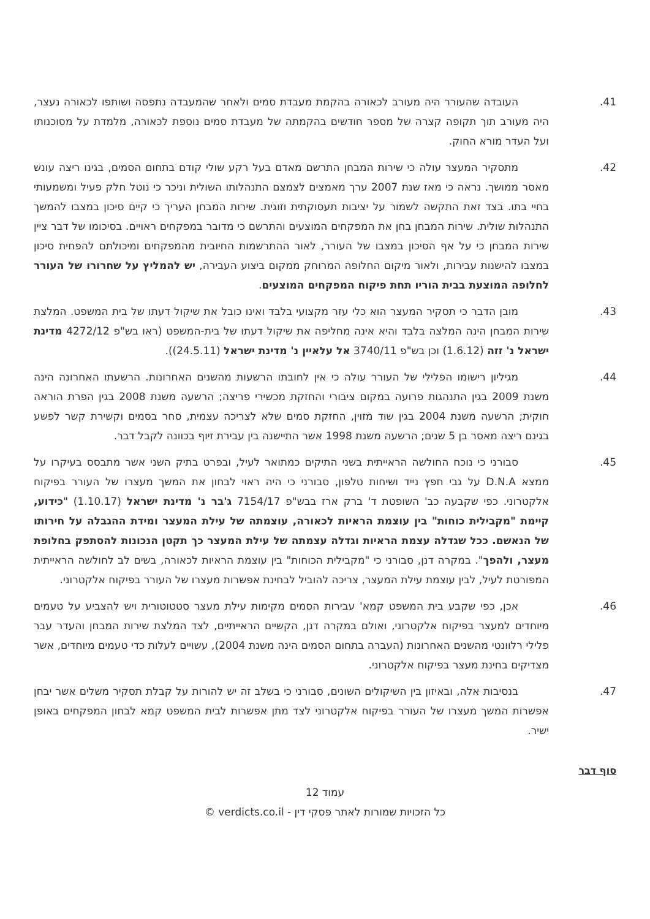41. העובדה שהעורר היה מעורב לכאורה בהקמת מעבדת סמים ולאחר שהמעבדה נתפסה ושותפו לכאורה נעצר, היה מעורב תוך תקופה קצרה של מספר חודשים בהקמתה של מעבדת סמים נוספת לכאורה, מלמדת על מסוכנותו ועל העדר מורא החוק.
42. מתסקיר המעצר עולה כי שירות המבחן התרשם מאדם בעל רקע שולי קודם בתחום הסמים, בגינו ריצה עונש מאסר ממושך. נראה כי מאז שנת 2007 ערך מאמצים לצמצם התנהלותו השולית וניכר כי נוטל חלק פעיל ומשמעותי בחיי בתו. בצד זאת התקשה לשמור על יציבות תעסוקתית וזוגית. שירות המבחן העריך כי קיים סיכון במצבו להמשך התנהלות שולית. שירות המבחן בחן את המפקחים המוצעים והתרשם כי מדובר במפקחים ראויים. בסיכומו של דבר ציין שירות המבחן כי על אף הסיכון במצבו של העורר, לאור ההתרשמות החיובית מהמפקחים ומיכולתם להפחית סיכון במצבו להישנות עבירות, ולאור מיקום החלופה המרוחק ממקום ביצוע העבירה, יש להמליץ על שחרורו של העורר לחלופה המוצעת בבית הוריו תחת פיקוח המפקחים המוצעים.
43. מובן הדבר כי תסקיר המעצר הוא כלי עזר מקצועי בלבד ואינו כובל את שיקול דעתו של בית המשפט. המלצת שירות המבחן הינה המלצה בלבד והיא אינה מחליפה את שיקול דעתו של בית-המשפט (ראו בש"פ 4272/12 מדינת ישראל נ' זזה (1.6.12) וכן בש"פ 3740/11 אל עלאיין נ' מדינת ישראל (24.5.11)).
44. מגיליון רישומו הפלילי של העורר עולה כי אין לחובתו הרשעות מהשנים האחרונות. הרשעתו האחרונה הינה משנת 2009 בגין התנהגות פרועה במקום ציבורי והחזקת מכשירי פריצה; הרשעה משנת 2008 בגין הפרת הוראה חוקית; הרשעה משנת 2004 בגין שוד מזוין, החזקת סמים שלא לצריכה עצמית, סחר בסמים וקשירת קשר לפשע בגינם ריצה מאסר בן 5 שנים; הרשעה משנת 1998 אשר התיישנה בין עבירת זיוף בכוונה לקבל דבר.
45. סבורני כי נוכח החולשה הראייתית בשני התיקים כמתואר לעיל, ובפרט בתיק השני אשר מתבסס בעיקרו על ממצא D.N.A על גבי חפץ נייד ושיחות טלפון, סבורני כי היה ראוי לבחון את המשך מעצרו של העורר בפיקוח אלקטרוני. כפי שקבעה כב' השופטת ד' ברק ארז בבש"פ 7154/17 ג'בר נ' מדינת ישראל (1.10.17) "כידוע, קיימת "מקבילית כוחות" בין עוצמת הראיות לכאורה, עוצמתה של עילת המעצר ומידת ההגבלה על חירותו של הנאשם. ככל שגדלה עצמת הראיות וגדלה עצמתה של עילת המעצר כך תקטן הנכונות להסתפק בחלופת מעצר, ולהפך". במקרה דנן, סבורני כי "מקבילית הכוחות" בין עוצמת הראיות לכאורה, בשים לב לחולשה הראייתית המפורטת לעיל, לבין עוצמת עילת המעצר, צריכה להוביל לבחינת אפשרות מעצרו של העורר בפיקוח אלקטרוני.
46. אכן, כפי שקבע בית המשפט קמא' עבירות הסמים מקימות עילת מעצר סטטוטורית ויש להצביע על טעמים מיוחדים למעצר בפיקוח אלקטרוני, ואולם במקרה דנן, הקשיים הראייתיים, לצד המלצת שירות המבחן והעדר עבר פלילי רלוונטי מהשנים האחרונות (העברה בתחום הסמים הינה משנת 2004), עשויים לעלות כדי טעמים מיוחדים, אשר מצדיקים בחינת מעצר בפיקוח אלקטרוני.
47. בנסיבות אלה, ובאיזון בין השיקולים השונים, סבורני כי בשלב זה יש להורות על קבלת תסקיר משלים אשר יבחן אפשרות המשך מעצרו של העורר בפיקוח אלקטרוני לצד מתן אפשרות לבית המשפט קמא לבחון המפקחים באופן ישיר.
סוף דבר
עמוד 12
כל הזכויות שמורות לאתר פסקי דין - verdicts.co.il ©